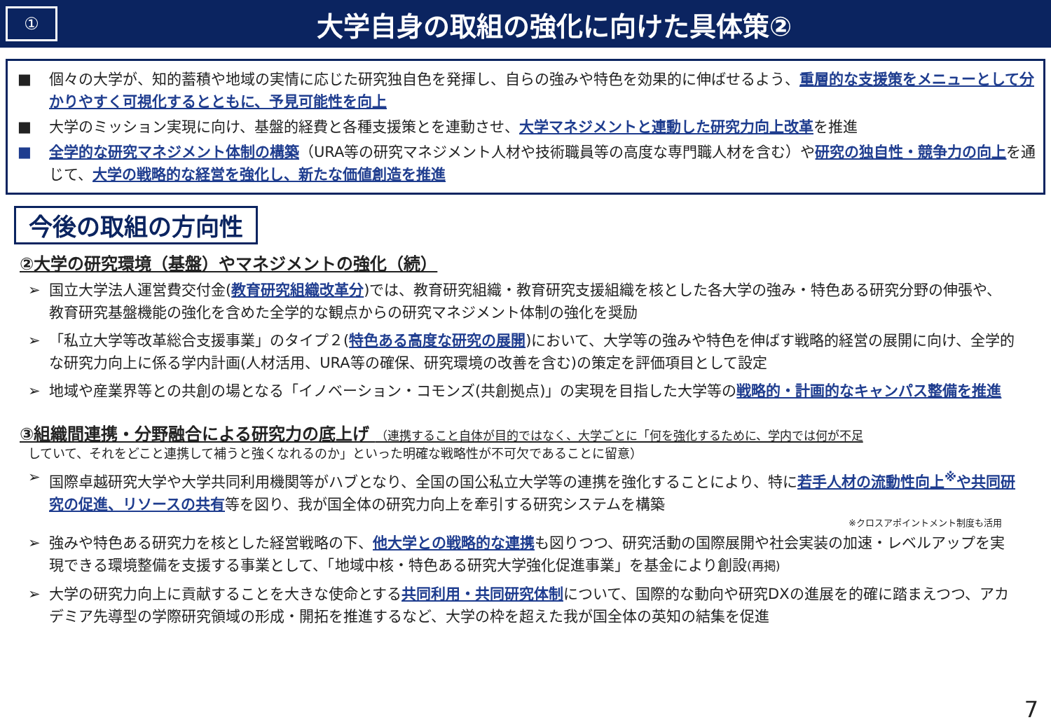①
大学自身の取組の強化に向けた具体策②
■ 個々の大学が、知的蓄積や地域の実情に応じた研究独自色を発揮し、自らの強みや特色を効果的に伸ばせるよう、重層的な支援策をメニューとして分かりやすく可視化するとともに、予見可能性を向上
■ 大学のミッション実現に向け、基盤的経費と各種支援策とを連動させ、大学マネジメントと連動した研究力向上改革を推進
■ 全学的な研究マネジメント体制の構築（URA等の研究マネジメント人材や技術職員等の高度な専門職人材を含む）や研究の独自性・競争力の向上を通じて、大学の戦略的な経営を強化し、新たな価値創造を推進
今後の取組の方向性
②大学の研究環境（基盤）やマネジメントの強化（続）
➢ 国立大学法人運営費交付金(教育研究組織改革分)では、教育研究組織・教育研究支援組織を核とした各大学の強み・特色ある研究分野の伸張や、教育研究基盤機能の強化を含めた全学的な観点からの研究マネジメント体制の強化を奨励
➢ 「私立大学等改革総合支援事業」のタイプ２(特色ある高度な研究の展開)において、大学等の強みや特色を伸ばす戦略的経営の展開に向け、全学的な研究力向上に係る学内計画(人材活用、URA等の確保、研究環境の改善を含む)の策定を評価項目として設定
➢ 地域や産業界等との共創の場となる「イノベーション・コモンズ(共創拠点)」の実現を目指した大学等の戦略的・計画的なキャンパス整備を推進
③組織間連携・分野融合による研究力の底上げ （連携すること自体が目的ではなく、大学ごとに「何を強化するために、学内では何が不足
していて、それをどこと連携して補うと強くなれるのか」といった明確な戦略性が不可欠であることに留意）
➢ 国際卓越研究大学や大学共同利用機関等がハブとなり、全国の国公私立大学等の連携を強化することにより、特に若手人材の流動性向上<sup>※</sup>や共同研究の促進、リソースの共有等を図り、我が国全体の研究力向上を牽引する研究システムを構築
※クロスアポイントメント制度も活用
➢ 強みや特色ある研究力を核とした経営戦略の下、他大学との戦略的な連携も図りつつ、研究活動の国際展開や社会実装の加速・レベルアップを実現できる環境整備を支援する事業として、「地域中核・特色ある研究大学強化促進事業」を基金により創設(再掲)
➢ 大学の研究力向上に貢献することを大きな使命とする共同利用・共同研究体制について、国際的な動向や研究DXの進展を的確に踏まえつつ、アカデミア先導型の学際研究領域の形成・開拓を推進するなど、大学の枠を超えた我が国全体の英知の結集を促進
7